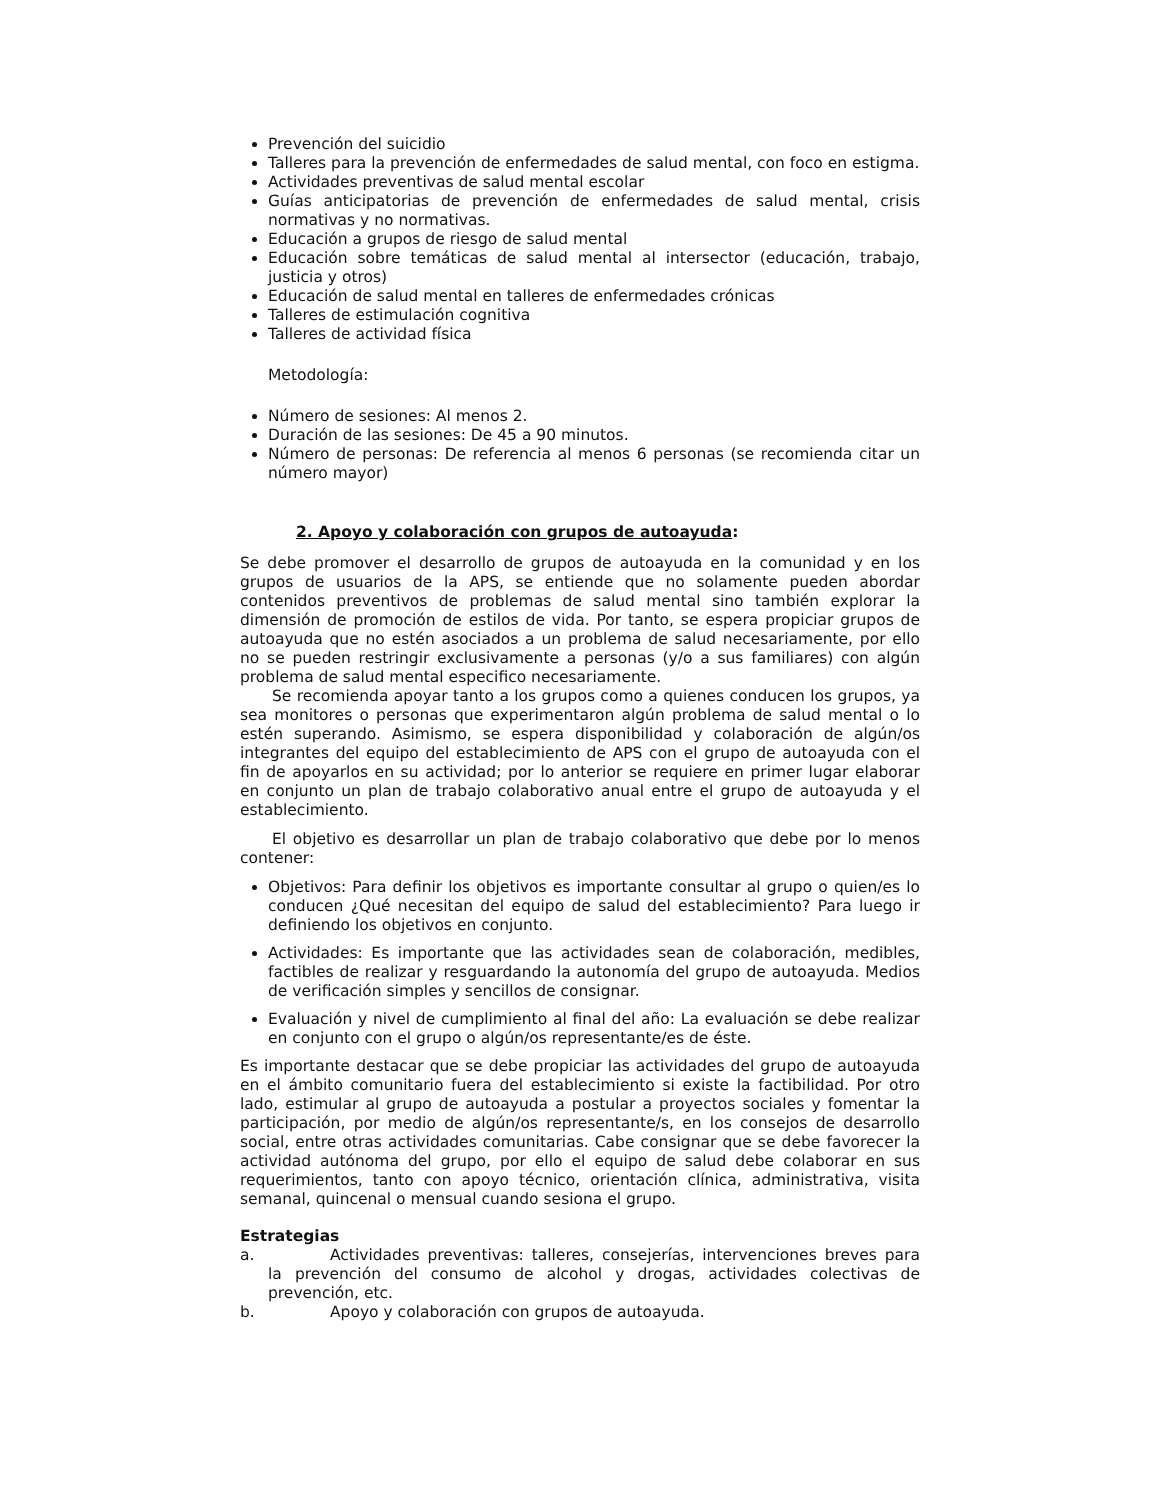Prevención del suicidio
Talleres para la prevención de enfermedades de salud mental, con foco en estigma.
Actividades preventivas de salud mental escolar
Guías anticipatorias de prevención de enfermedades de salud mental, crisis normativas y no normativas.
Educación a grupos de riesgo de salud mental
Educación sobre temáticas de salud mental al intersector (educación, trabajo, justicia y otros)
Educación de salud mental en talleres de enfermedades crónicas
Talleres de estimulación cognitiva
Talleres de actividad física
Metodología:
Número de sesiones: Al menos 2.
Duración de las sesiones: De 45 a 90 minutos.
Número de personas: De referencia al menos 6 personas (se recomienda citar un número mayor)
2. Apoyo y colaboración con grupos de autoayuda:
Se debe promover el desarrollo de grupos de autoayuda en la comunidad y en los grupos de usuarios de la APS, se entiende que no solamente pueden abordar contenidos preventivos de problemas de salud mental sino también explorar la dimensión de promoción de estilos de vida. Por tanto, se espera propiciar grupos de autoayuda que no estén asociados a un problema de salud necesariamente, por ello no se pueden restringir exclusivamente a personas (y/o a sus familiares) con algún problema de salud mental especifico necesariamente.
Se recomienda apoyar tanto a los grupos como a quienes conducen los grupos, ya sea monitores o personas que experimentaron algún problema de salud mental o lo estén superando. Asimismo, se espera disponibilidad y colaboración de algún/os integrantes del equipo del establecimiento de APS con el grupo de autoayuda con el fin de apoyarlos en su actividad; por lo anterior se requiere en primer lugar elaborar en conjunto un plan de trabajo colaborativo anual entre el grupo de autoayuda y el establecimiento.
El objetivo es desarrollar un plan de trabajo colaborativo que debe por lo menos contener:
Objetivos: Para definir los objetivos es importante consultar al grupo o quien/es lo conducen ¿Qué necesitan del equipo de salud del establecimiento? Para luego ir definiendo los objetivos en conjunto.
Actividades: Es importante que las actividades sean de colaboración, medibles, factibles de realizar y resguardando la autonomía del grupo de autoayuda. Medios de verificación simples y sencillos de consignar.
Evaluación y nivel de cumplimiento al final del año: La evaluación se debe realizar en conjunto con el grupo o algún/os representante/es de éste.
Es importante destacar que se debe propiciar las actividades del grupo de autoayuda en el ámbito comunitario fuera del establecimiento si existe la factibilidad. Por otro lado, estimular al grupo de autoayuda a postular a proyectos sociales y fomentar la participación, por medio de algún/os representante/s, en los consejos de desarrollo social, entre otras actividades comunitarias. Cabe consignar que se debe favorecer la actividad autónoma del grupo, por ello el equipo de salud debe colaborar en sus requerimientos, tanto con apoyo técnico, orientación clínica, administrativa, visita semanal, quincenal o mensual cuando sesiona el grupo.
Estrategias
a. Actividades preventivas: talleres, consejerías, intervenciones breves para la prevención del consumo de alcohol y drogas, actividades colectivas de prevención, etc.
b. Apoyo y colaboración con grupos de autoayuda.